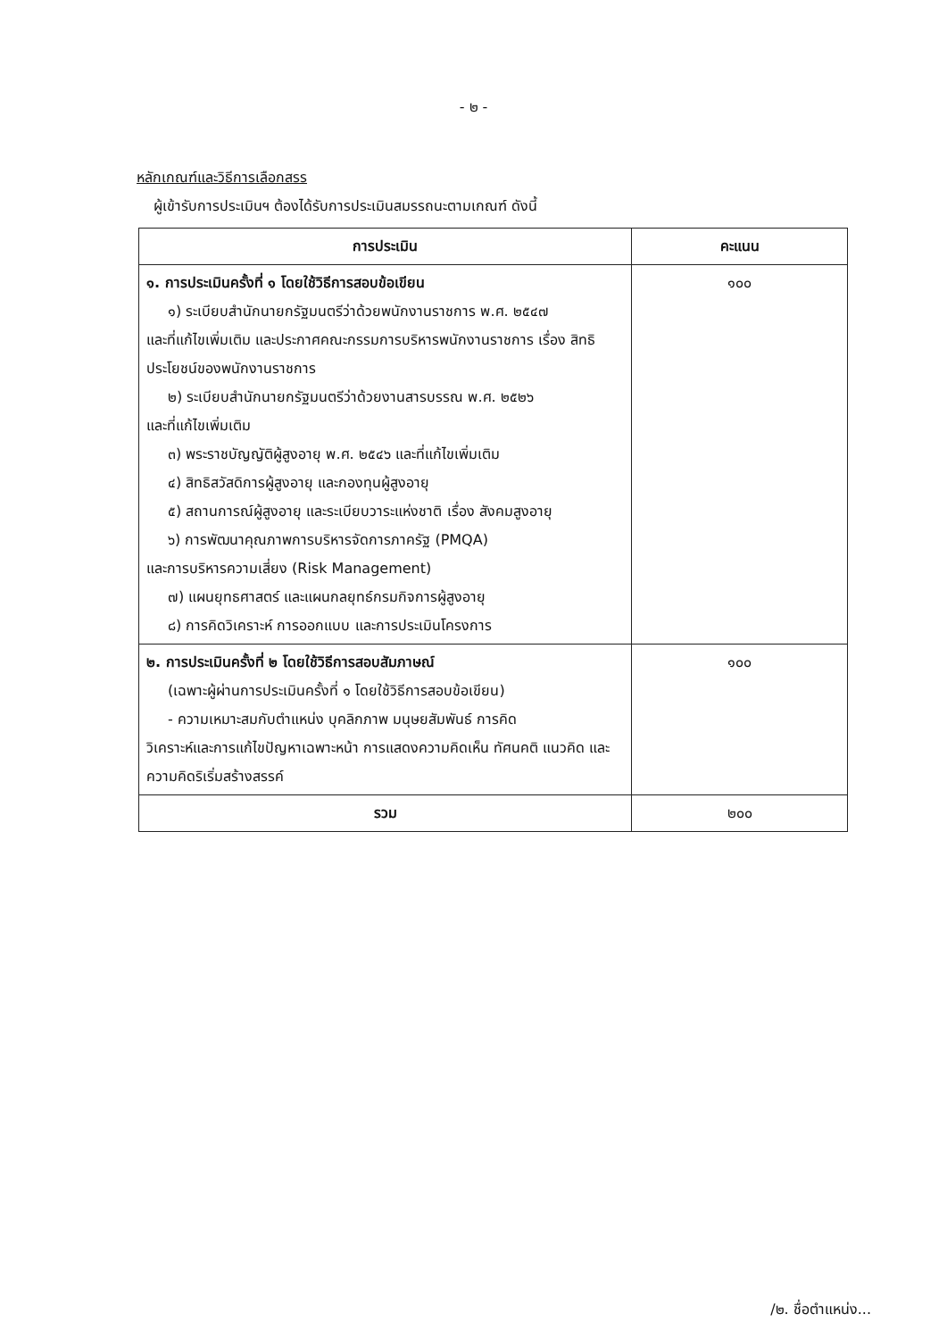- ๒ -
หลักเกณฑ์และวิธีการเลือกสรร
ผู้เข้ารับการประเมินฯ ต้องได้รับการประเมินสมรรถนะตามเกณฑ์ ดังนี้
| การประเมิน | คะแนน |
| --- | --- |
| ๑. การประเมินครั้งที่ ๑ โดยใช้วิธีการสอบข้อเขียน ๑) ระเบียบสำนักนายกรัฐมนตรีว่าด้วยพนักงานราชการ พ.ศ. ๒๕๔๗ และที่แก้ไขเพิ่มเติม และประกาศคณะกรรมการบริหารพนักงานราชการ เรื่อง สิทธิประโยชน์ของพนักงานราชการ ๒) ระเบียบสำนักนายกรัฐมนตรีว่าด้วยงานสารบรรณ พ.ศ. ๒๕๒๖ และที่แก้ไขเพิ่มเติม ๓) พระราชบัญญัติผู้สูงอายุ พ.ศ. ๒๕๔๖ และที่แก้ไขเพิ่มเติม ๔) สิทธิสวัสดิการผู้สูงอายุ และกองทุนผู้สูงอายุ ๕) สถานการณ์ผู้สูงอายุ และระเบียบวาระแห่งชาติ เรื่อง สังคมสูงอายุ ๖) การพัฒนาคุณภาพการบริหารจัดการภาครัฐ (PMQA) และการบริหารความเสี่ยง (Risk Management) ๗) แผนยุทธศาสตร์ และแผนกลยุทธ์กรมกิจการผู้สูงอายุ ๘) การคิดวิเคราะห์ การออกแบบ และการประเมินโครงการ | ๑๐๐ |
| ๒. การประเมินครั้งที่ ๒ โดยใช้วิธีการสอบสัมภาษณ์ (เฉพาะผู้ผ่านการประเมินครั้งที่ ๑ โดยใช้วิธีการสอบข้อเขียน) - ความเหมาะสมกับตำแหน่ง บุคลิกภาพ มนุษยสัมพันธ์ การคิด วิเคราะห์และการแก้ไขปัญหาเฉพาะหน้า การแสดงความคิดเห็น ทัศนคติ แนวคิด และความคิดริเริ่มสร้างสรรค์ | ๑๐๐ |
| รวม | ๒๐๐ |
/๒. ชื่อตำแหน่ง...